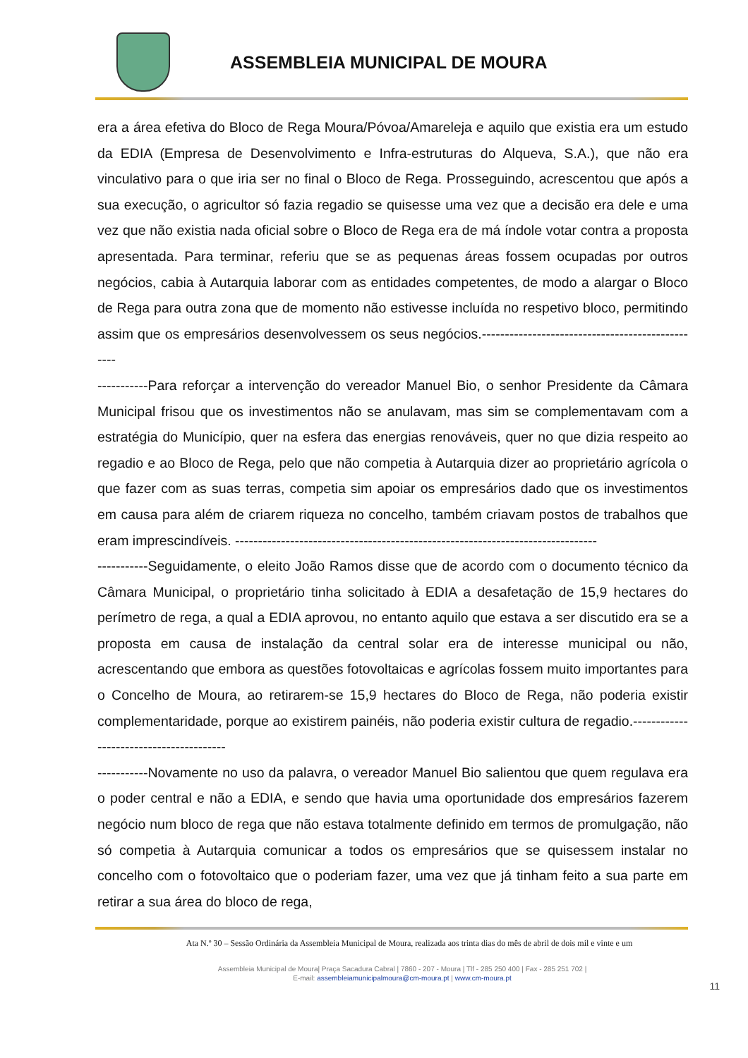ASSEMBLEIA MUNICIPAL DE MOURA
era a área efetiva do Bloco de Rega Moura/Póvoa/Amareleja e aquilo que existia era um estudo da EDIA (Empresa de Desenvolvimento e Infra-estruturas do Alqueva, S.A.), que não era vinculativo para o que iria ser no final o Bloco de Rega. Prosseguindo, acrescentou que após a sua execução, o agricultor só fazia regadio se quisesse uma vez que a decisão era dele e uma vez que não existia nada oficial sobre o Bloco de Rega era de má índole votar contra a proposta apresentada. Para terminar, referiu que se as pequenas áreas fossem ocupadas por outros negócios, cabia à Autarquia laborar com as entidades competentes, de modo a alargar o Bloco de Rega para outra zona que de momento não estivesse incluída no respetivo bloco, permitindo assim que os empresários desenvolvessem os seus negócios.-------------------------------------------------
-----------Para reforçar a intervenção do vereador Manuel Bio, o senhor Presidente da Câmara Municipal frisou que os investimentos não se anulavam, mas sim se complementavam com a estratégia do Município, quer na esfera das energias renováveis, quer no que dizia respeito ao regadio e ao Bloco de Rega, pelo que não competia à Autarquia dizer ao proprietário agrícola o que fazer com as suas terras, competia sim apoiar os empresários dado que os investimentos em causa para além de criarem riqueza no concelho, também criavam postos de trabalhos que eram imprescindíveis. -------------------------------------------------------------------------------
-----------Seguidamente, o eleito João Ramos disse que de acordo com o documento técnico da Câmara Municipal, o proprietário tinha solicitado à EDIA a desafetação de 15,9 hectares do perímetro de rega, a qual a EDIA aprovou, no entanto aquilo que estava a ser discutido era se a proposta em causa de instalação da central solar era de interesse municipal ou não, acrescentando que embora as questões fotovoltaicas e agrícolas fossem muito importantes para o Concelho de Moura, ao retirarem-se 15,9 hectares do Bloco de Rega, não poderia existir complementaridade, porque ao existirem painéis, não poderia existir cultura de regadio.----------------------------------------
-----------Novamente no uso da palavra, o vereador Manuel Bio salientou que quem regulava era o poder central e não a EDIA, e sendo que havia uma oportunidade dos empresários fazerem negócio num bloco de rega que não estava totalmente definido em termos de promulgação, não só competia à Autarquia comunicar a todos os empresários que se quisessem instalar no concelho com o fotovoltaico que o poderiam fazer, uma vez que já tinham feito a sua parte em retirar a sua área do bloco de rega,
Ata N.º 30 – Sessão Ordinária da Assembleia Municipal de Moura, realizada aos trinta dias do mês de abril de dois mil e vinte e um
Assembleia Municipal de Moura| Praça Sacadura Cabral | 7860 - 207 - Moura | Tlf - 285 250 400 | Fax - 285 251 702 |
E-mail: assembleiamunicipalmoura@cm-moura.pt | www.cm-moura.pt
11